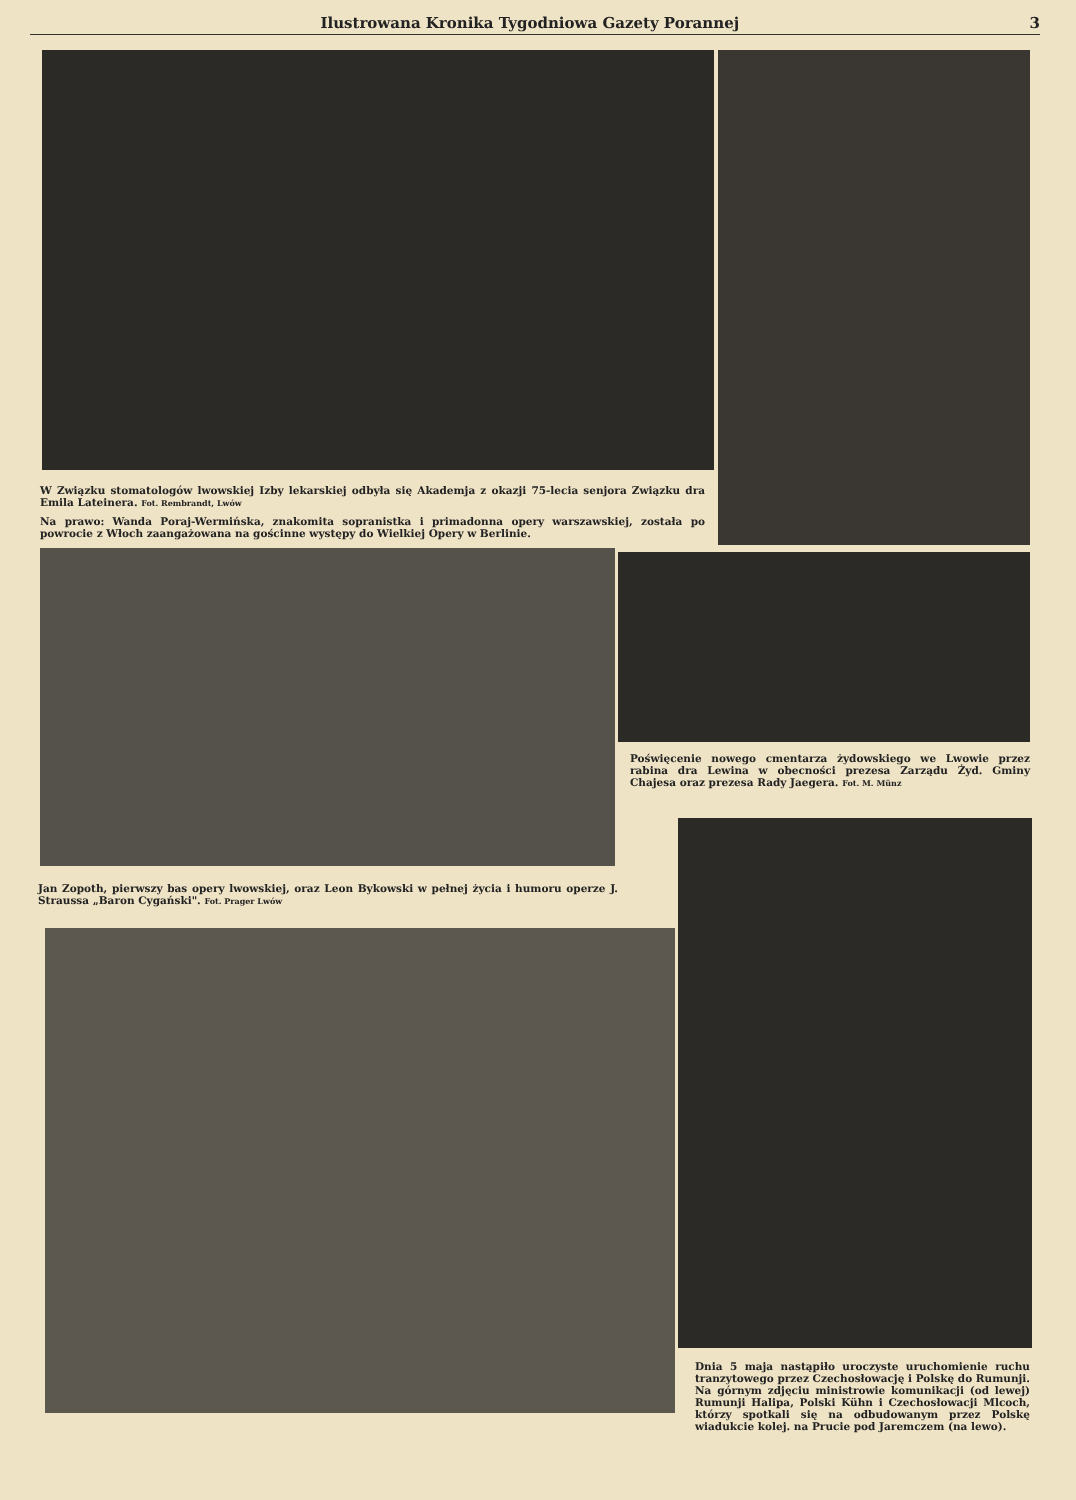Ilustrowana Kronika Tygodniowa Gazety Porannej 3
W Związku stomatologów lwowskiej Izby lekarskiej odbyła się Akademja z okazji 75-lecia senjora Związku dra Emila Lateinera. Fot. Rembrandt, Lwów
Na prawo: Wanda Poraj-Wermińska, znakomita sopranistka i primadonna opery warszawskiej, została po powrocie z Włoch zaangażowana na gościnne występy do Wielkiej Opery w Berlinie.
Poświęcenie nowego cmentarza żydowskiego we Lwowie przez rabina dra Lewina w obecności prezesa Zarządu Żyd. Gminy Chajesa oraz prezesa Rady Jaegera. Fot. M. Münz
Jan Zopoth, pierwszy bas opery lwowskiej, oraz Leon Bykowski w pełnej życia i humoru operze J. Straussa „Baron Cygański". Fot. Prager Lwów
Dnia 5 maja nastąpiło uroczyste uruchomienie ruchu tranzytowego przez Czechosłowację i Polskę do Rumunji. Na górnym zdjęciu ministrowie komunikacji (od lewej) Rumunji Halipa, Polski Kühn i Czechosłowacji Mlcoch, którzy spotkali się na odbudowanym przez Polskę wiadukcie kolej. na Prucie pod Jaremczem (na lewo).